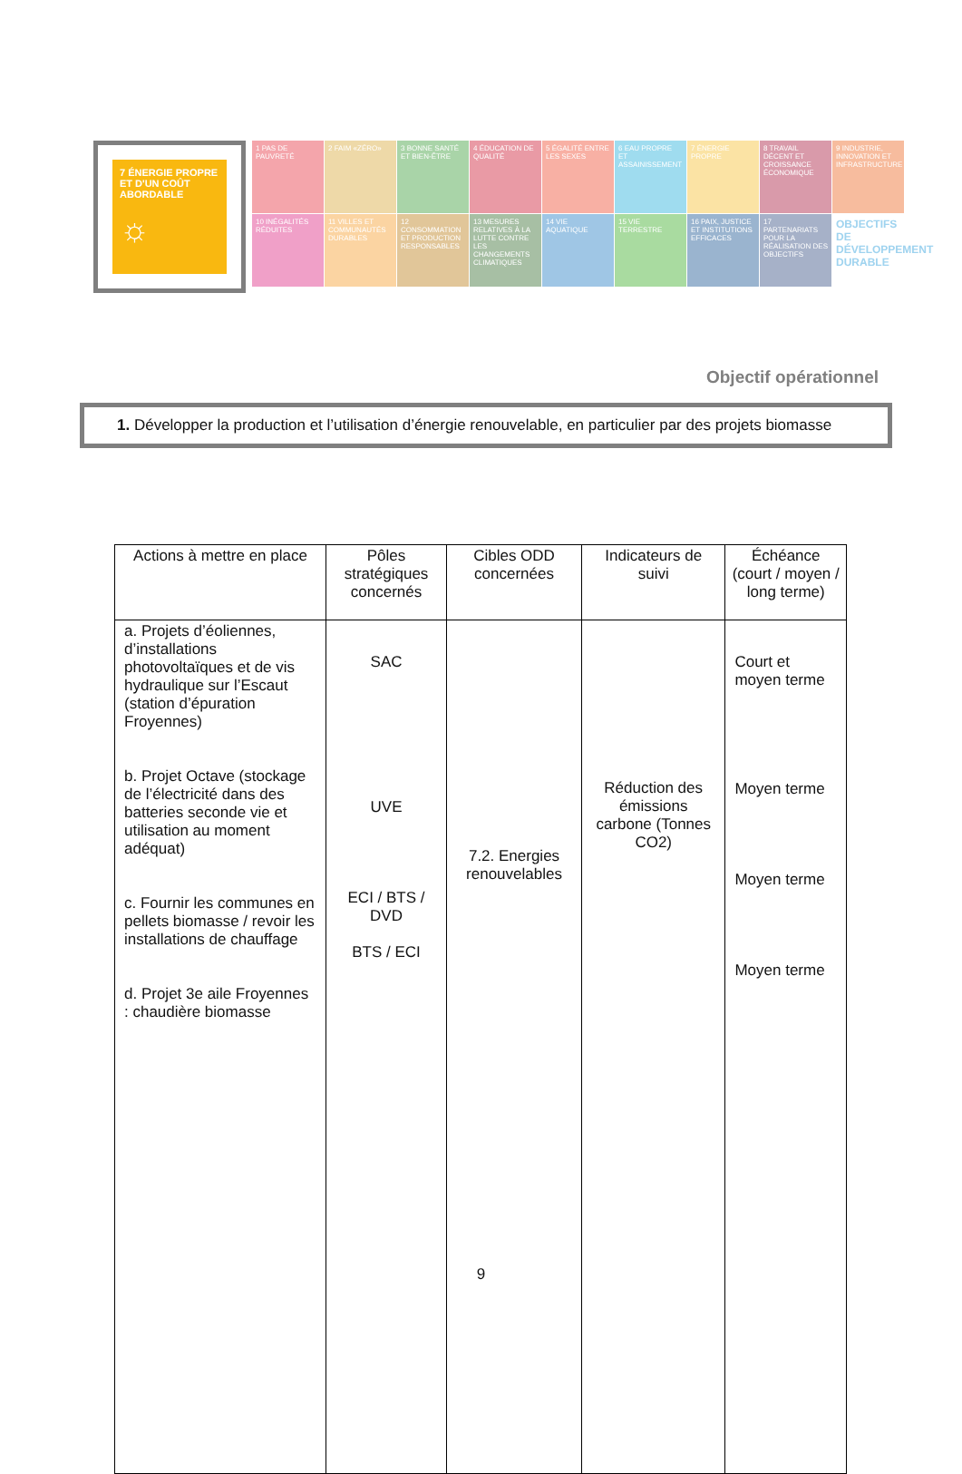7 ÉNERGIE PROPRE ET D'UN COÛT ABORDABLE
☼
1 PAS DE PAUVRETÉ
2 FAIM «ZÉRO»
3 BONNE SANTÉ ET BIEN-ÊTRE
4 ÉDUCATION DE QUALITÉ
5 ÉGALITÉ ENTRE LES SEXES
6 EAU PROPRE ET ASSAINISSEMENT
7 ÉNERGIE PROPRE
8 TRAVAIL DÉCENT ET CROISSANCE ÉCONOMIQUE
9 INDUSTRIE, INNOVATION ET INFRASTRUCTURE
10 INÉGALITÉS RÉDUITES
11 VILLES ET COMMUNAUTÉS DURABLES
12 CONSOMMATION ET PRODUCTION RESPONSABLES
13 MESURES RELATIVES À LA LUTTE CONTRE LES CHANGEMENTS CLIMATIQUES
14 VIE AQUATIQUE
15 VIE TERRESTRE
16 PAIX, JUSTICE ET INSTITUTIONS EFFICACES
17 PARTENARIATS POUR LA RÉALISATION DES OBJECTIFS
OBJECTIFS DE DÉVELOPPEMENT DURABLE
Objectif opérationnel
1. Développer la production et l’utilisation d’énergie renouvelable, en particulier par des projets biomasse
| Actions à mettre en place | Pôles stratégiques concernés | Cibles ODD concernées | Indicateurs de suivi | Échéance (court / moyen / long terme) |
| --- | --- | --- | --- | --- |
| a. Projets d’éoliennes, d’installations photovoltaïques et de vis hydraulique sur l’Escaut (station d’épuration Froyennes) b. Projet Octave (stockage de l’électricité dans des batteries seconde vie et utilisation au moment adéquat) c. Fournir les communes en pellets biomasse / revoir les installations de chauffage d. Projet 3e aile Froyennes : chaudière biomasse | SAC UVE ECI / BTS / DVD BTS / ECI | 7.2. Energies renouvelables | Réduction des émissions carbone (Tonnes CO2) | Court et moyen terme Moyen terme Moyen terme Moyen terme |
9